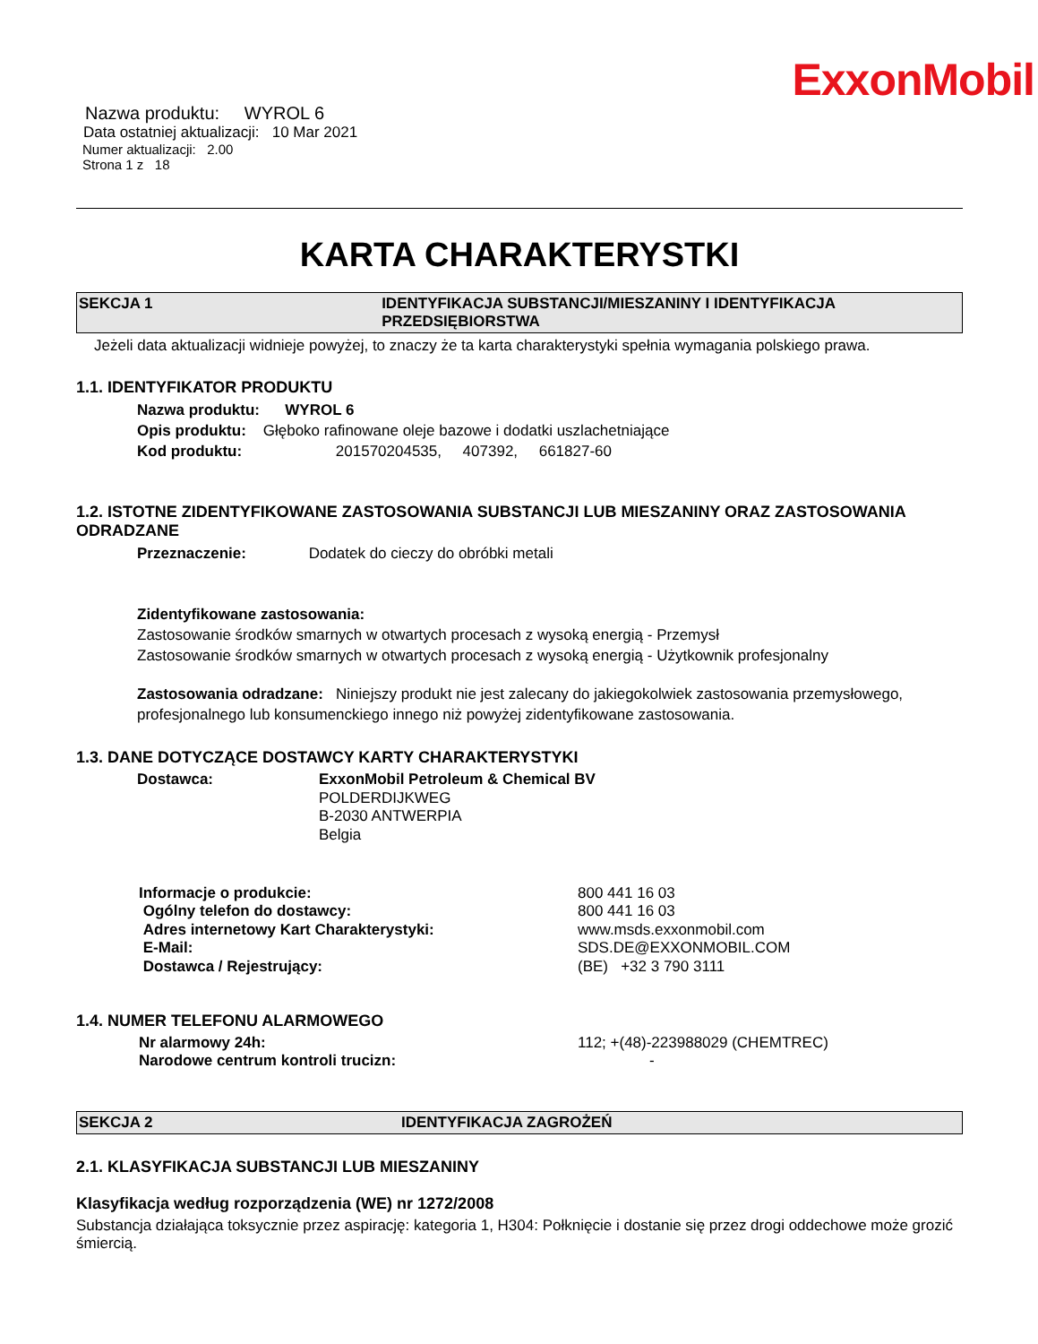ExxonMobil
Nazwa produktu: WYROL 6
Data ostatniej aktualizacji: 10 Mar 2021
Numer aktualizacji: 2.00
Strona 1 z 18
KARTA CHARAKTERYSTKI
SEKCJA 1 IDENTYFIKACJA SUBSTANCJI/MIESZANINY I IDENTYFIKACJA PRZEDSIĘBIORSTWA
Jeżeli data aktualizacji widnieje powyżej, to znaczy że ta karta charakterystyki spełnia wymagania polskiego prawa.
1.1. IDENTYFIKATOR PRODUKTU
Nazwa produktu: WYROL 6
Opis produktu: Głęboko rafinowane oleje bazowe i dodatki uszlachetniające
Kod produktu: 201570204535, 407392, 661827-60
1.2. ISTOTNE ZIDENTYFIKOWANE ZASTOSOWANIA SUBSTANCJI LUB MIESZANINY ORAZ ZASTOSOWANIA ODRADZANE
Przeznaczenie: Dodatek do cieczy do obróbki metali
Zidentyfikowane zastosowania:
Zastosowanie środków smarnych w otwartych procesach z wysoką energią - Przemysł
Zastosowanie środków smarnych w otwartych procesach z wysoką energią - Użytkownik profesjonalny
Zastosowania odradzane: Niniejszy produkt nie jest zalecany do jakiegokolwiek zastosowania przemysłowego, profesjonalnego lub konsumenckiego innego niż powyżej zidentyfikowane zastosowania.
1.3. DANE DOTYCZĄCE DOSTAWCY KARTY CHARAKTERYSTYKI
Dostawca: ExxonMobil Petroleum & Chemical BV
POLDERDIJKWEG
B-2030 ANTWERPIA
Belgia
Informacje o produkcie: 800 441 16 03
Ogólny telefon do dostawcy: 800 441 16 03
Adres internetowy Kart Charakterystyki: www.msds.exxonmobil.com
E-Mail: SDS.DE@EXXONMOBIL.COM
Dostawca / Rejestrujący: (BE) +32 3 790 3111
1.4. NUMER TELEFONU ALARMOWEGO
Nr alarmowy 24h: 112; +(48)-223988029 (CHEMTREC)
Narodowe centrum kontroli trucizn: -
SEKCJA 2 IDENTYFIKACJA ZAGROŻEŃ
2.1. KLASYFIKACJA SUBSTANCJI LUB MIESZANINY
Klasyfikacja według rozporządzenia (WE) nr 1272/2008
Substancja działająca toksycznie przez aspirację: kategoria 1, H304: Połknięcie i dostanie się przez drogi oddechowe może grozić śmiercią.